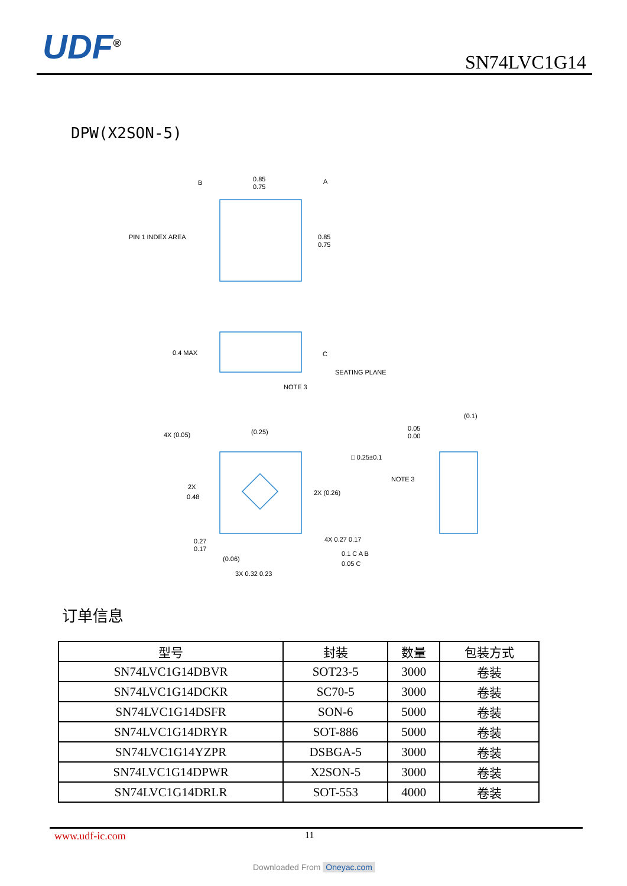UDF<sup>®</sup> SN74LVC1G14
DPW(X2SON-5)
B
0.85
0.75
A
PIN 1 INDEX AREA
0.85
0.75
0.4 MAX
C
SEATING PLANE
NOTE 3
4X (0.05)
(0.25)
□ 0.25±0.1
0.05
0.00
(0.1)
NOTE 3
2X (0.26)
2X
0.48
0.27
0.17
(0.06)
4X 0.27 0.17
0.1 C A B
0.05 C
3X 0.32 0.23
订单信息
| 型号 | 封装 | 数量 | 包装方式 |
| --- | --- | --- | --- |
| SN74LVC1G14DBVR | SOT23-5 | 3000 | 卷装 |
| SN74LVC1G14DCKR | SC70-5 | 3000 | 卷装 |
| SN74LVC1G14DSFR | SON-6 | 5000 | 卷装 |
| SN74LVC1G14DRYR | SOT-886 | 5000 | 卷装 |
| SN74LVC1G14YZPR | DSBGA-5 | 3000 | 卷装 |
| SN74LVC1G14DPWR | X2SON-5 | 3000 | 卷装 |
| SN74LVC1G14DRLR | SOT-553 | 4000 | 卷装 |
www.udf-ic.com 11
Downloaded From Oneyac.com